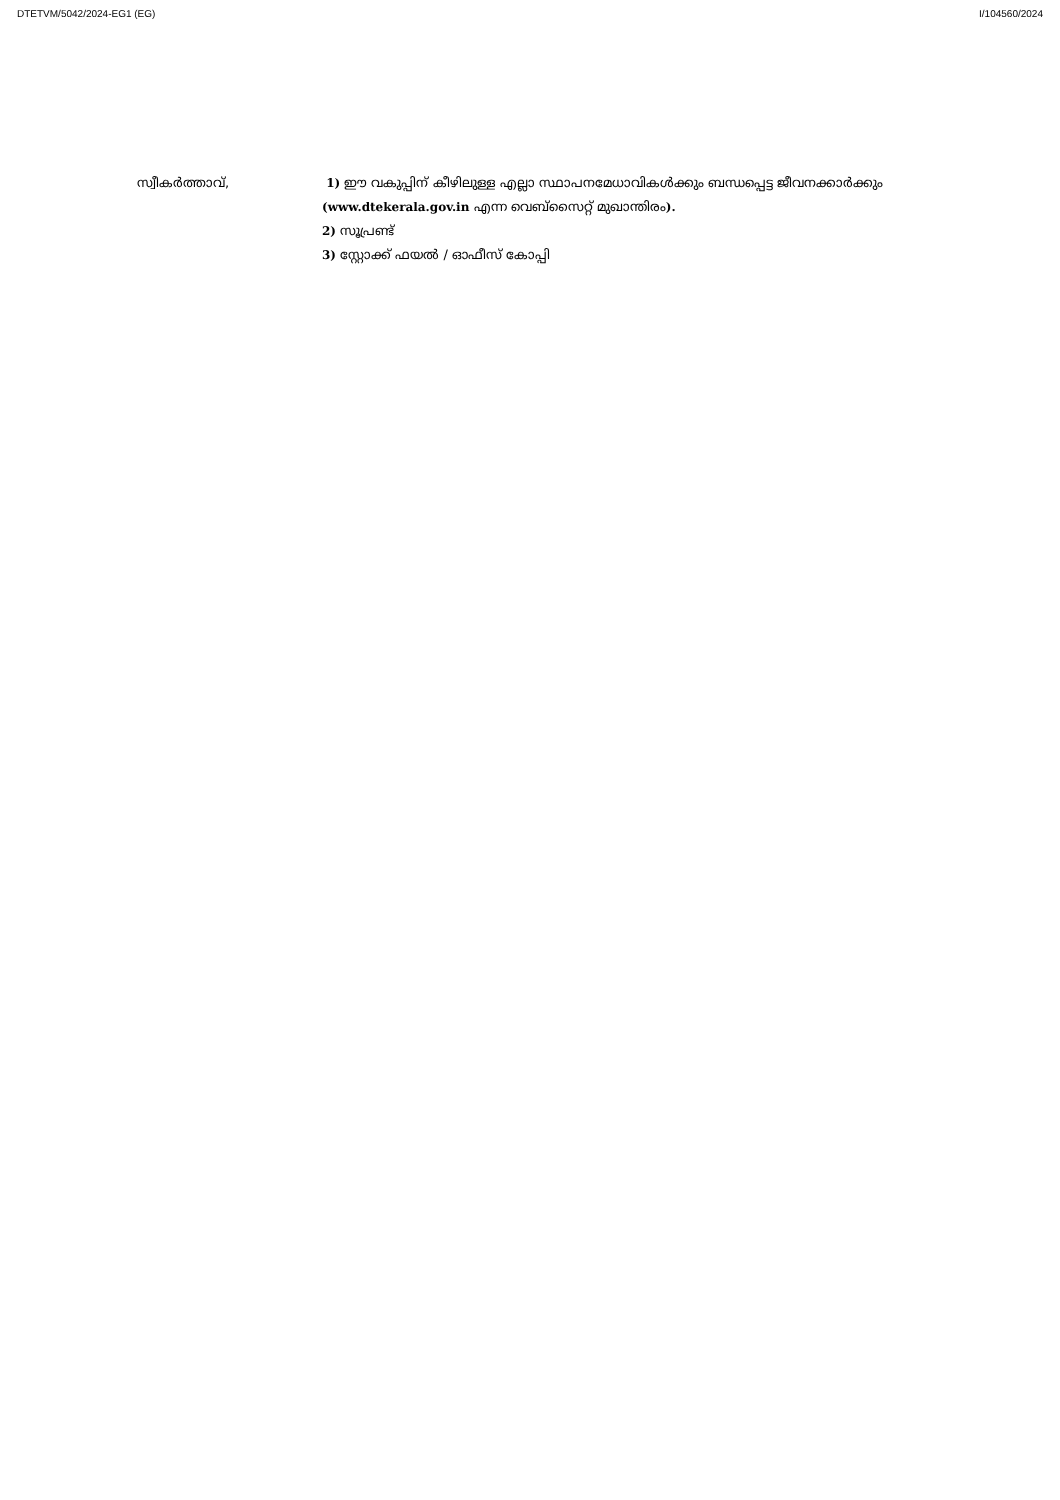DTETVM/5042/2024-EG1 (EG) I/104560/2024
സ്വീകർത്താവ്, 1) ഈ വകുപ്പിന് കീഴിലുള്ള എല്ലാ സ്ഥാപനമേധാവികൾക്കും ബന്ധപ്പെട്ട ജീവനക്കാർക്കും (www.dtekerala.gov.in എന്ന വെബ്സൈറ്റ് മുഖാന്തിരം).
2) സൂപ്രണ്ട്
3) സ്റ്റോക്ക് ഫയൽ / ഓഫീസ് കോപ്പി